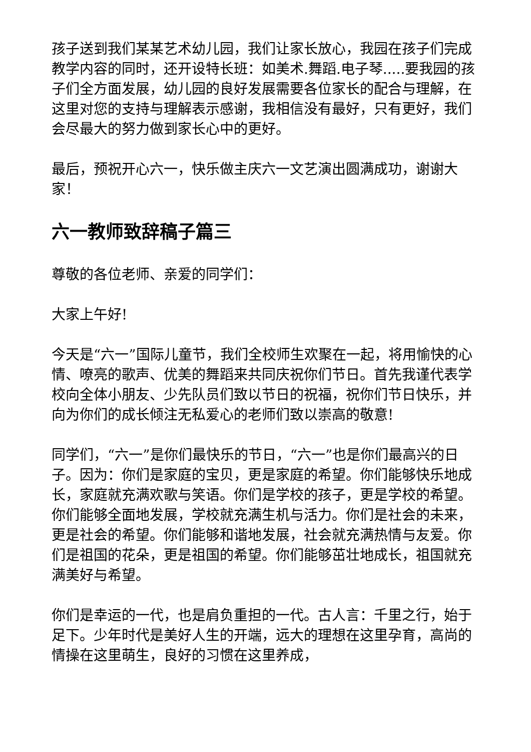孩子送到我们某某艺术幼儿园，我们让家长放心，我园在孩子们完成教学内容的同时，还开设特长班：如美术.舞蹈.电子琴.....要我园的孩子们全方面发展，幼儿园的良好发展需要各位家长的配合与理解，在这里对您的支持与理解表示感谢，我相信没有最好，只有更好，我们会尽最大的努力做到家长心中的更好。
最后，预祝开心六一，快乐做主庆六一文艺演出圆满成功，谢谢大家！
六一教师致辞稿子篇三
尊敬的各位老师、亲爱的同学们：
大家上午好!
今天是“六一”国际儿童节，我们全校师生欢聚在一起，将用愉快的心情、嘹亮的歌声、优美的舞蹈来共同庆祝你们节日。首先我谨代表学校向全体小朋友、少先队员们致以节日的祝福，祝你们节日快乐，并向为你们的成长倾注无私爱心的老师们致以崇高的敬意!
同学们，“六一”是你们最快乐的节日，“六一”也是你们最高兴的日子。因为：你们是家庭的宝贝，更是家庭的希望。你们能够快乐地成长，家庭就充满欢歌与笑语。你们是学校的孩子，更是学校的希望。你们能够全面地发展，学校就充满生机与活力。你们是社会的未来，更是社会的希望。你们能够和谐地发展，社会就充满热情与友爱。你们是祖国的花朵，更是祖国的希望。你们能够茁壮地成长，祖国就充满美好与希望。
你们是幸运的一代，也是肩负重担的一代。古人言：千里之行，始于足下。少年时代是美好人生的开端，远大的理想在这里孕育，高尚的情操在这里萌生，良好的习惯在这里养成，